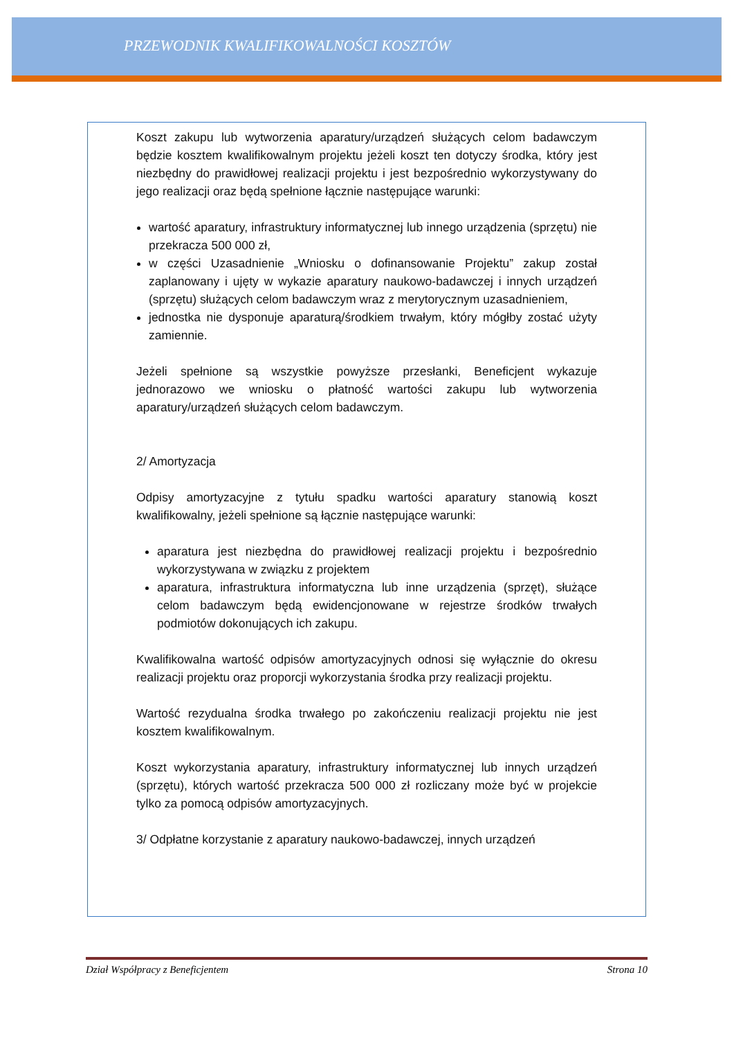PRZEWODNIK KWALIFIKOWALNOŚCI KOSZTÓW
Koszt zakupu lub wytworzenia aparatury/urządzeń służących celom badawczym będzie kosztem kwalifikowalnym projektu jeżeli koszt ten dotyczy środka, który jest niezbędny do prawidłowej realizacji projektu i jest bezpośrednio wykorzystywany do jego realizacji oraz będą spełnione łącznie następujące warunki:
wartość aparatury, infrastruktury informatycznej lub innego urządzenia (sprzętu) nie przekracza 500 000 zł,
w części Uzasadnienie „Wniosku o dofinansowanie Projektu” zakup został zaplanowany i ujęty w wykazie aparatury naukowo-badawczej i innych urządzeń (sprzętu) służących celom badawczym wraz z merytorycznym uzasadnieniem,
jednostka nie dysponuje aparaturą/środkiem trwałym, który mógłby zostać użyty zamiennie.
Jeżeli spełnione są wszystkie powyższe przesłanki, Beneficjent wykazuje jednorazowo we wniosku o płatność wartości zakupu lub wytworzenia aparatury/urządzeń służących celom badawczym.
2/ Amortyzacja
Odpisy amortyzacyjne z tytułu spadku wartości aparatury stanowią koszt kwalifikowalny, jeżeli spełnione są łącznie następujące warunki:
aparatura jest niezbędna do prawidłowej realizacji projektu i bezpośrednio wykorzystywana w związku z projektem
aparatura, infrastruktura informatyczna lub inne urządzenia (sprzęt), służące celom badawczym będą ewidencjonowane w rejestrze środków trwałych podmiotów dokonujących ich zakupu.
Kwalifikowalna wartość odpisów amortyzacyjnych odnosi się wyłącznie do okresu realizacji projektu oraz proporcji wykorzystania środka przy realizacji projektu.
Wartość rezydualna środka trwałego po zakończeniu realizacji projektu nie jest kosztem kwalifikowalnym.
Koszt wykorzystania aparatury, infrastruktury informatycznej lub innych urządzeń (sprzętu), których wartość przekracza 500 000 zł rozliczany może być w projekcie tylko za pomocą odpisów amortyzacyjnych.
3/ Odpłatne korzystanie z aparatury naukowo-badawczej, innych urządzeń
Dział Współpracy z Beneficjentem Strona 10